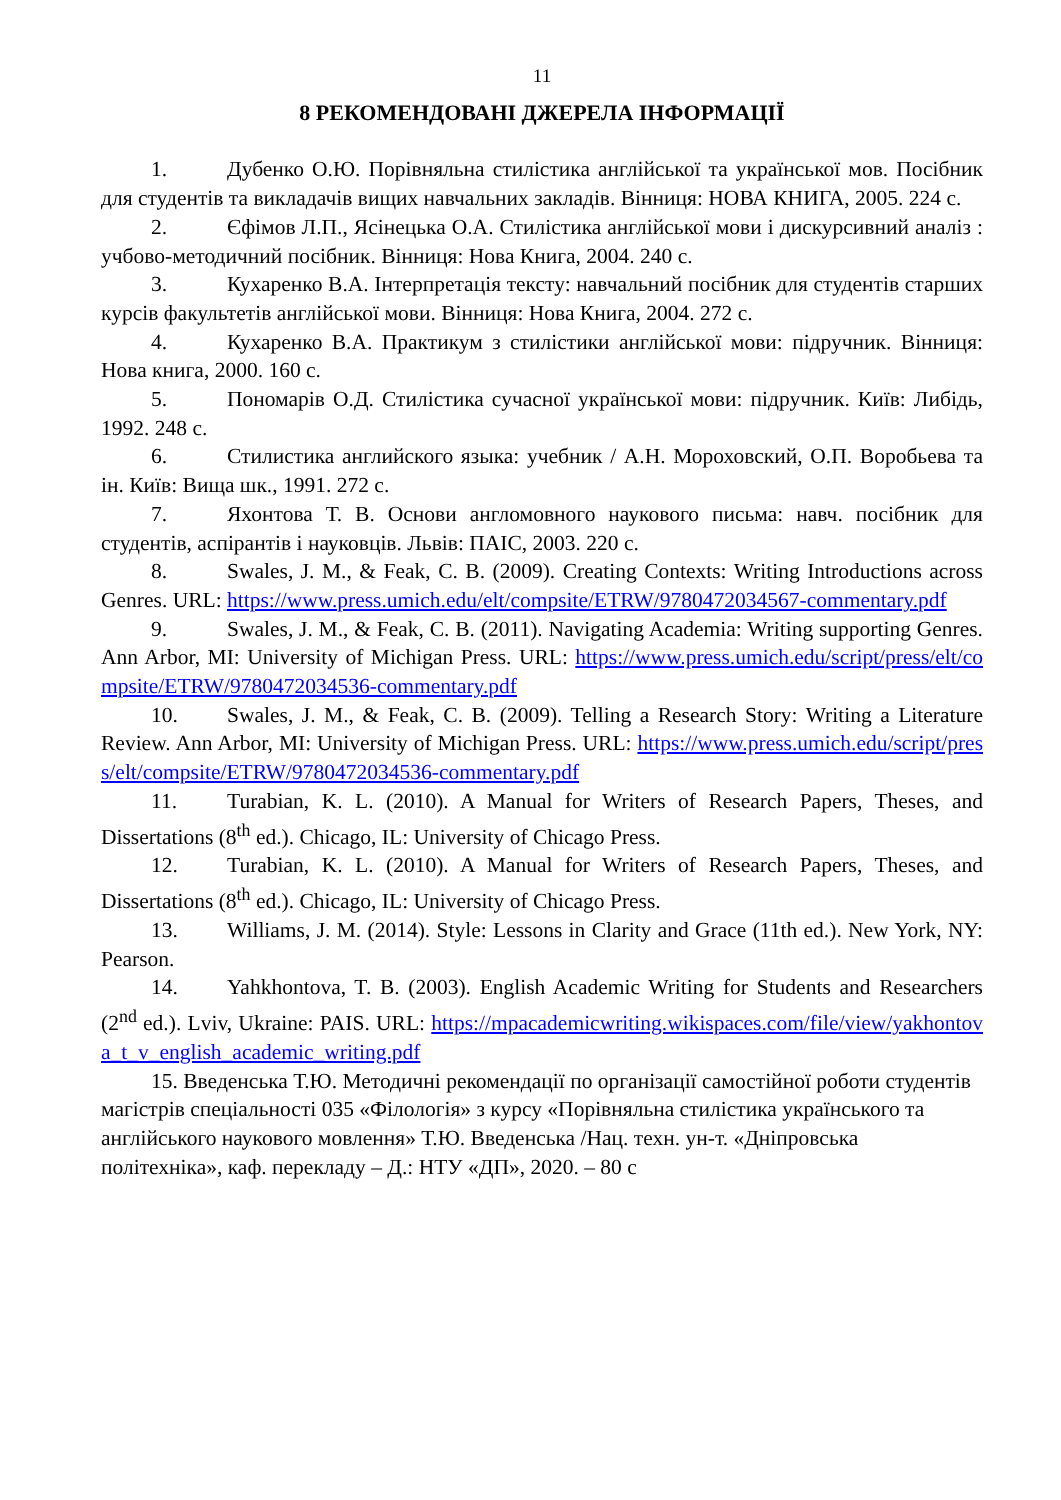11
8 РЕКОМЕНДОВАНІ ДЖЕРЕЛА ІНФОРМАЦІЇ
1. Дубенко О.Ю. Порівняльна стилістика англійської та української мов. Посібник для студентів та викладачів вищих навчальних закладів. Вінниця: НОВА КНИГА, 2005. 224 с.
2. Єфімов Л.П., Ясінецька О.А. Стилістика англійської мови і дискурсивний аналіз : учбово-методичний посібник. Вінниця: Нова Книга, 2004. 240 с.
3. Кухаренко В.А. Інтерпретація тексту: навчальний посібник для студентів старших курсів факультетів англійської мови. Вінниця: Нова Книга, 2004. 272 с.
4. Кухаренко В.А. Практикум з стилістики англійської мови: підручник. Вінниця: Нова книга, 2000. 160 с.
5. Пономарів О.Д. Стилістика сучасної української мови: підручник. Київ: Либідь, 1992. 248 с.
6. Стилистика английского языка: учебник / А.Н. Мороховский, О.П. Воробьева та ін. Київ: Вища шк., 1991. 272 с.
7. Яхонтова Т. В. Основи англомовного наукового письма: навч. посібник для студентів, аспірантів і науковців. Львів: ПАІС, 2003. 220 с.
8. Swales, J. M., & Feak, C. B. (2009). Creating Contexts: Writing Introductions across Genres. URL: https://www.press.umich.edu/elt/compsite/ETRW/9780472034567-commentary.pdf
9. Swales, J. M., & Feak, C. B. (2011). Navigating Academia: Writing supporting Genres. Ann Arbor, MI: University of Michigan Press. URL: https://www.press.umich.edu/script/press/elt/compsite/ETRW/9780472034536-commentary.pdf
10. Swales, J. M., & Feak, C. B. (2009). Telling a Research Story: Writing a Literature Review. Ann Arbor, MI: University of Michigan Press. URL: https://www.press.umich.edu/script/press/elt/compsite/ETRW/9780472034536-commentary.pdf
11. Turabian, K. L. (2010). A Manual for Writers of Research Papers, Theses, and Dissertations (8<sup>th</sup> ed.). Chicago, IL: University of Chicago Press.
12. Turabian, K. L. (2010). A Manual for Writers of Research Papers, Theses, and Dissertations (8<sup>th</sup> ed.). Chicago, IL: University of Chicago Press.
13. Williams, J. M. (2014). Style: Lessons in Clarity and Grace (11th ed.). New York, NY: Pearson.
14. Yahkhontova, T. B. (2003). English Academic Writing for Students and Researchers (2<sup>nd</sup> ed.). Lviv, Ukraine: PAIS. URL: https://mpacademicwriting.wikispaces.com/file/view/yakhontova_t_v_english_academic_writing.pdf
15. Введенська Т.Ю. Методичні рекомендації по організації самостійної роботи студентів магістрів спеціальності 035 «Філологія» з курсу «Порівняльна стилістика українського та англійського наукового мовлення» Т.Ю. Введенська /Нац. техн. ун-т. «Дніпровська політехніка», каф. перекладу – Д.: НТУ «ДП», 2020. – 80 с